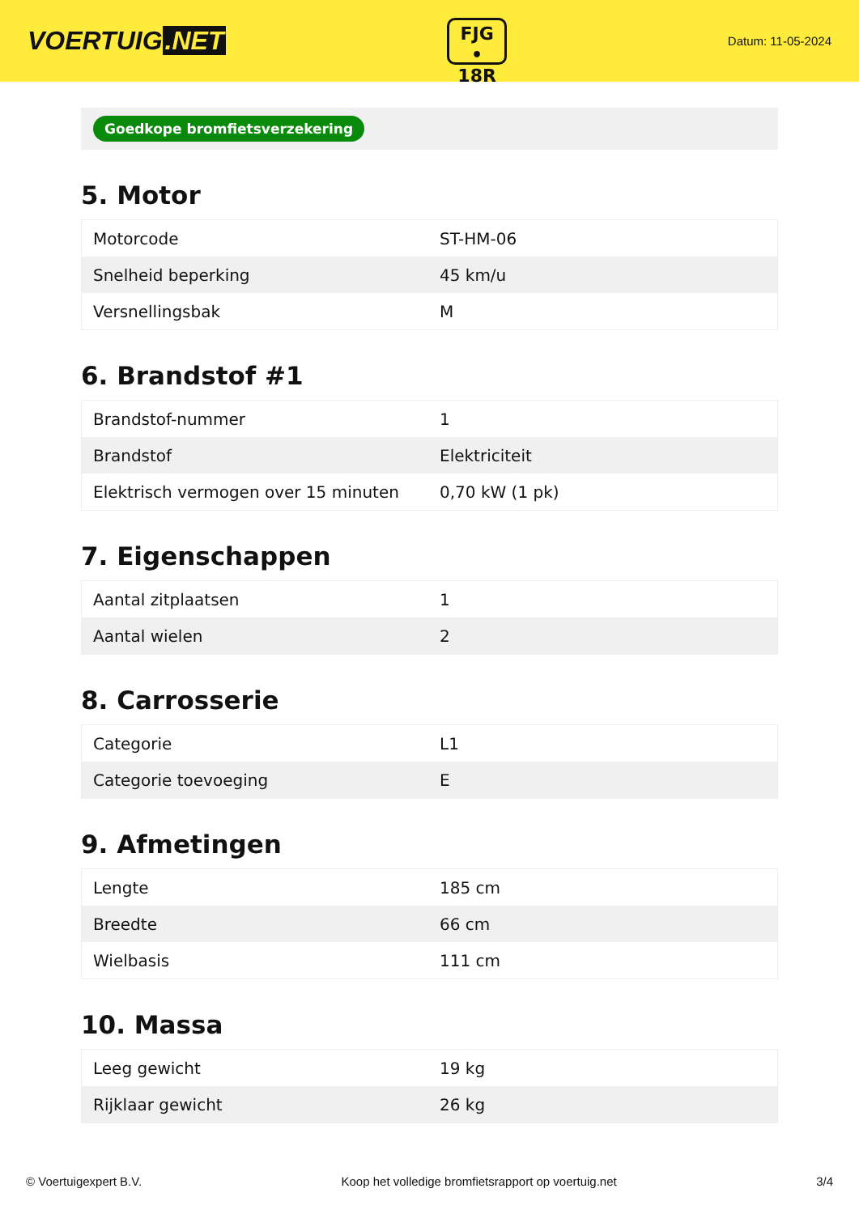VOERTUIG.NET
FJG
• 18R
Datum: 11-05-2024
Goedkope bromfietsverzekering
5. Motor
| Motorcode | ST-HM-06 |
| Snelheid beperking | 45 km/u |
| Versnellingsbak | M |
6. Brandstof #1
| Brandstof-nummer | 1 |
| Brandstof | Elektriciteit |
| Elektrisch vermogen over 15 minuten | 0,70 kW (1 pk) |
7. Eigenschappen
| Aantal zitplaatsen | 1 |
| Aantal wielen | 2 |
8. Carrosserie
| Categorie | L1 |
| Categorie toevoeging | E |
9. Afmetingen
| Lengte | 185 cm |
| Breedte | 66 cm |
| Wielbasis | 111 cm |
10. Massa
| Leeg gewicht | 19 kg |
| Rijklaar gewicht | 26 kg |
© Voertuigexpert B.V. Koop het volledige bromfietsrapport op voertuig.net 3/4